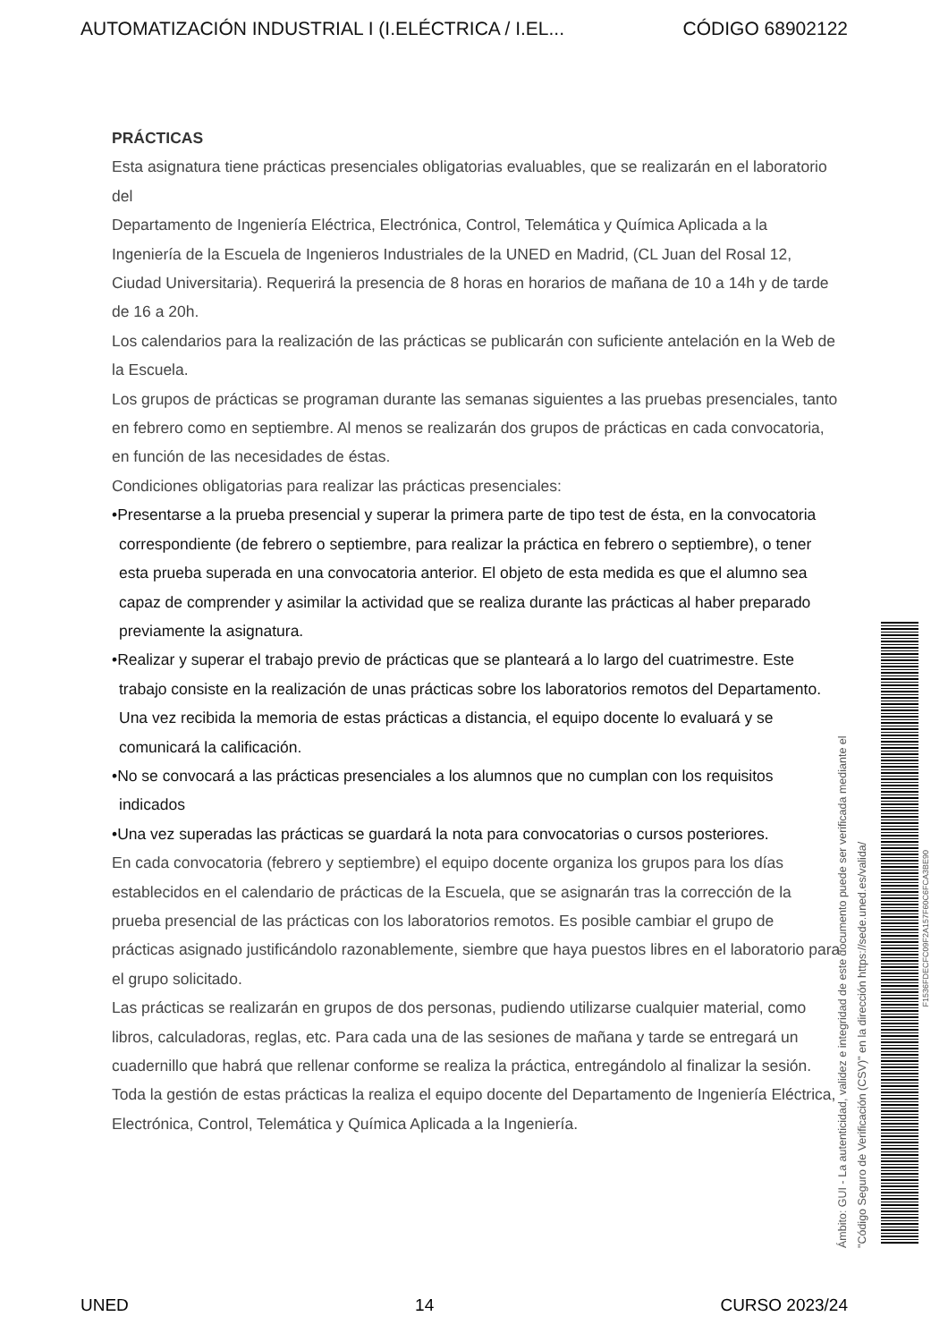AUTOMATIZACIÓN INDUSTRIAL I (I.ELÉCTRICA / I.EL... CÓDIGO 68902122
PRÁCTICAS
Esta asignatura tiene prácticas presenciales obligatorias evaluables, que se realizarán en el laboratorio del
Departamento de Ingeniería Eléctrica, Electrónica, Control, Telemática y Química Aplicada a la Ingeniería de la Escuela de Ingenieros Industriales de la UNED en Madrid, (CL Juan del Rosal 12, Ciudad Universitaria). Requerirá la presencia de 8 horas en horarios de mañana de 10 a 14h y de tarde de 16 a 20h.
Los calendarios para la realización de las prácticas se publicarán con suficiente antelación en la Web de la Escuela.
Los grupos de prácticas se programan durante las semanas siguientes a las pruebas presenciales, tanto en febrero como en septiembre. Al menos se realizarán dos grupos de prácticas en cada convocatoria, en función de las necesidades de éstas.
Condiciones obligatorias para realizar las prácticas presenciales:
•Presentarse a la prueba presencial y superar la primera parte de tipo test de ésta, en la convocatoria correspondiente (de febrero o septiembre, para realizar la práctica en febrero o septiembre), o tener esta prueba superada en una convocatoria anterior. El objeto de esta medida es que el alumno sea capaz de comprender y asimilar la actividad que se realiza durante las prácticas al haber preparado previamente la asignatura.
•Realizar y superar el trabajo previo de prácticas que se planteará a lo largo del cuatrimestre. Este trabajo consiste en la realización de unas prácticas sobre los laboratorios remotos del Departamento. Una vez recibida la memoria de estas prácticas a distancia, el equipo docente lo evaluará y se comunicará la calificación.
•No se convocará a las prácticas presenciales a los alumnos que no cumplan con los requisitos indicados
•Una vez superadas las prácticas se guardará la nota para convocatorias o cursos posteriores.
En cada convocatoria (febrero y septiembre) el equipo docente organiza los grupos para los días establecidos en el calendario de prácticas de la Escuela, que se asignarán tras la corrección de la prueba presencial de las prácticas con los laboratorios remotos. Es posible cambiar el grupo de prácticas asignado justificándolo razonablemente, siembre que haya puestos libres en el laboratorio para el grupo solicitado.
Las prácticas se realizarán en grupos de dos personas, pudiendo utilizarse cualquier material, como libros, calculadoras, reglas, etc. Para cada una de las sesiones de mañana y tarde se entregará un cuadernillo que habrá que rellenar conforme se realiza la práctica, entregándolo al finalizar la sesión.
Toda la gestión de estas prácticas la realiza el equipo docente del Departamento de Ingeniería Eléctrica, Electrónica, Control, Telemática y Química Aplicada a la Ingeniería.
Ámbito: GUI - La autenticidad, validez e integridad de este documento puede ser verificada mediante el
"Código Seguro de Verificación (CSV)" en la dirección https://sede.uned.es/valida/
F1536FDECFC09F2A157F60C6FCA3BE90
UNED 14 CURSO 2023/24